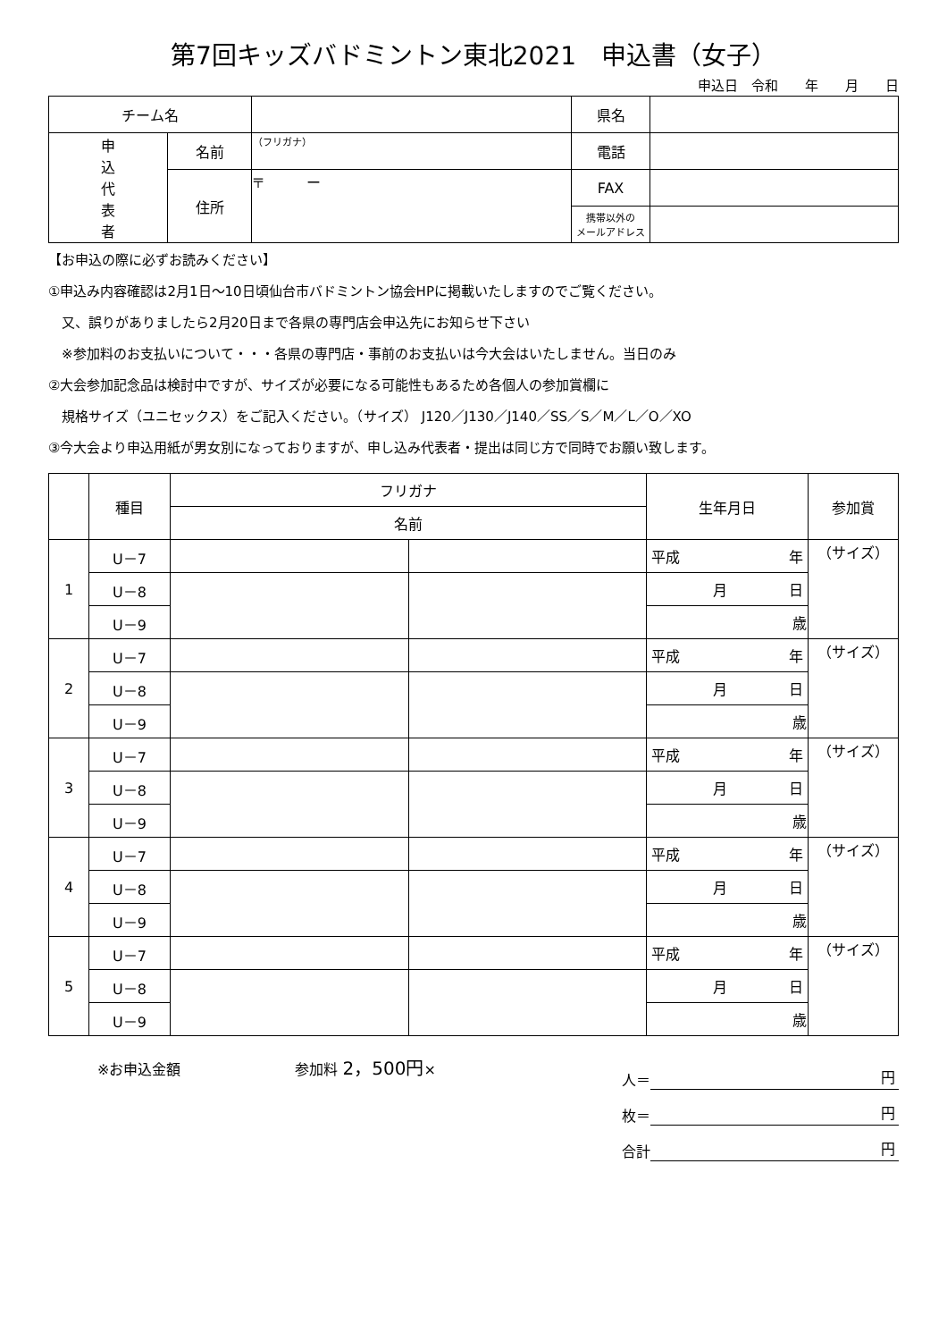第7回キッズバドミントン東北2021　申込書（女子）
申込日　令和　　年　　月　　日
| チーム名 | | | 県名 | |
| 申 込 代 表 者 | 名前 | （フリガナ） | 電話 | |
| | 住所 | 〒 ー | FAX | |
| | | | 携帯以外の メールアドレス | |
【お申込の際に必ずお読みください】
①申込み内容確認は2月1日～10日頃仙台市バドミントン協会HPに掲載いたしますのでご覧ください。
　又、誤りがありましたら2月20日まで各県の専門店会申込先にお知らせ下さい
　※参加料のお支払いについて・・・各県の専門店・事前のお支払いは今大会はいたしません。当日のみ
②大会参加記念品は検討中ですが、サイズが必要になる可能性もあるため各個人の参加賞欄に
　規格サイズ（ユニセックス）をご記入ください。（サイズ） J120／J130／J140／SS／S／M／L／O／XO
③今大会より申込用紙が男女別になっておりますが、申し込み代表者・提出は同じ方で同時でお願い致します。
| | 種目 | フリガナ | | 生年月日 | 参加賞 |
| --- | --- | --- | --- | --- | --- |
| | | 名前 | | | |
| 1 | U－7 | | | 平成 年 | （サイズ） |
| | U－8 | | | 月 日 | |
| | U－9 | | | 歳 | |
| 2 | U－7 | | | 平成 年 | （サイズ） |
| | U－8 | | | 月 日 | |
| | U－9 | | | 歳 | |
| 3 | U－7 | | | 平成 年 | （サイズ） |
| | U－8 | | | 月 日 | |
| | U－9 | | | 歳 | |
| 4 | U－7 | | | 平成 年 | （サイズ） |
| | U－8 | | | 月 日 | |
| | U－9 | | | 歳 | |
| 5 | U－7 | | | 平成 年 | （サイズ） |
| | U－8 | | | 月 日 | |
| | U－9 | | | 歳 | |
※お申込金額　　　　　　　　参加料 2，500円×
人＝ 円
枚＝ 円
合計 円